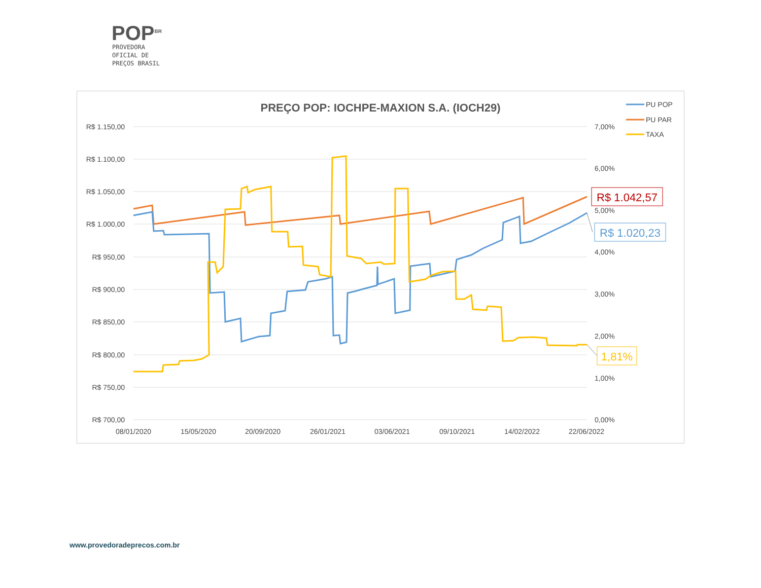POP<sup>BR</sup>
PROVEDORA
OFICIAL DE
PREÇOS BRASIL
PREÇO POP: IOCHPE-MAXION S.A. (IOCH29)
R$ 1.150,00
R$ 1.100,00
R$ 1.050,00
R$ 1.000,00
R$ 950,00
R$ 900,00
R$ 850,00
R$ 800,00
R$ 750,00
R$ 700,00
7,00%
6,00%
5,00%
4,00%
3,00%
2,00%
1,00%
0,00%
08/01/2020
15/05/2020
20/09/2020
26/01/2021
03/06/2021
09/10/2021
14/02/2022
22/06/2022
R$ 1.042,57
R$ 1.020,23
1,81%
PU POP
PU PAR
TAXA
www.provedoradeprecos.com.br